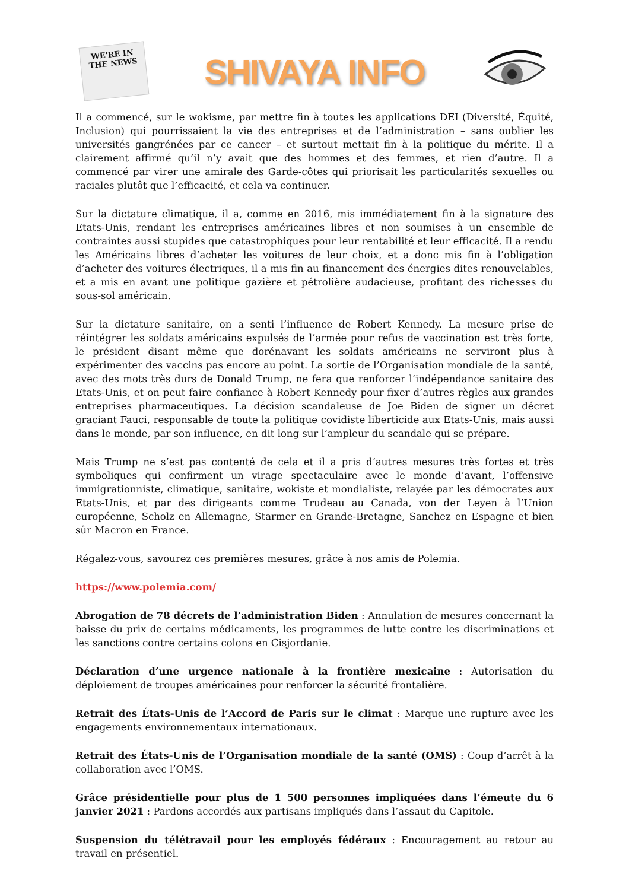WE'RE IN THE NEWS
SHIVAYA INFO
Il a commencé, sur le wokisme, par mettre fin à toutes les applications DEI (Diversité, Équité, Inclusion) qui pourrissaient la vie des entreprises et de l’administration – sans oublier les universités gangrénées par ce cancer – et surtout mettait fin à la politique du mérite. Il a clairement affirmé qu’il n’y avait que des hommes et des femmes, et rien d’autre. Il a commencé par virer une amirale des Garde-côtes qui priorisait les particularités sexuelles ou raciales plutôt que l’efficacité, et cela va continuer.
Sur la dictature climatique, il a, comme en 2016, mis immédiatement fin à la signature des Etats-Unis, rendant les entreprises américaines libres et non soumises à un ensemble de contraintes aussi stupides que catastrophiques pour leur rentabilité et leur efficacité. Il a rendu les Américains libres d’acheter les voitures de leur choix, et a donc mis fin à l’obligation d’acheter des voitures électriques, il a mis fin au financement des énergies dites renouvelables, et a mis en avant une politique gazière et pétrolière audacieuse, profitant des richesses du sous-sol américain.
Sur la dictature sanitaire, on a senti l’influence de Robert Kennedy. La mesure prise de réintégrer les soldats américains expulsés de l’armée pour refus de vaccination est très forte, le président disant même que dorénavant les soldats américains ne serviront plus à expérimenter des vaccins pas encore au point. La sortie de l’Organisation mondiale de la santé, avec des mots très durs de Donald Trump, ne fera que renforcer l’indépendance sanitaire des Etats-Unis, et on peut faire confiance à Robert Kennedy pour fixer d’autres règles aux grandes entreprises pharmaceutiques. La décision scandaleuse de Joe Biden de signer un décret graciant Fauci, responsable de toute la politique covidiste liberticide aux Etats-Unis, mais aussi dans le monde, par son influence, en dit long sur l’ampleur du scandale qui se prépare.
Mais Trump ne s’est pas contenté de cela et il a pris d’autres mesures très fortes et très symboliques qui confirment un virage spectaculaire avec le monde d’avant, l’offensive immigrationniste, climatique, sanitaire, wokiste et mondialiste, relayée par les démocrates aux Etats-Unis, et par des dirigeants comme Trudeau au Canada, von der Leyen à l’Union européenne, Scholz en Allemagne, Starmer en Grande-Bretagne, Sanchez en Espagne et bien sûr Macron en France.
Régalez-vous, savourez ces premières mesures, grâce à nos amis de Polemia.
https://www.polemia.com/
Abrogation de 78 décrets de l’administration Biden : Annulation de mesures concernant la baisse du prix de certains médicaments, les programmes de lutte contre les discriminations et les sanctions contre certains colons en Cisjordanie.
Déclaration d’une urgence nationale à la frontière mexicaine : Autorisation du déploiement de troupes américaines pour renforcer la sécurité frontalière.
Retrait des États-Unis de l’Accord de Paris sur le climat : Marque une rupture avec les engagements environnementaux internationaux.
Retrait des États-Unis de l’Organisation mondiale de la santé (OMS) : Coup d’arrêt à la collaboration avec l’OMS.
Grâce présidentielle pour plus de 1 500 personnes impliquées dans l’émeute du 6 janvier 2021 : Pardons accordés aux partisans impliqués dans l’assaut du Capitole.
Suspension du télétravail pour les employés fédéraux : Encouragement au retour au travail en présentiel.